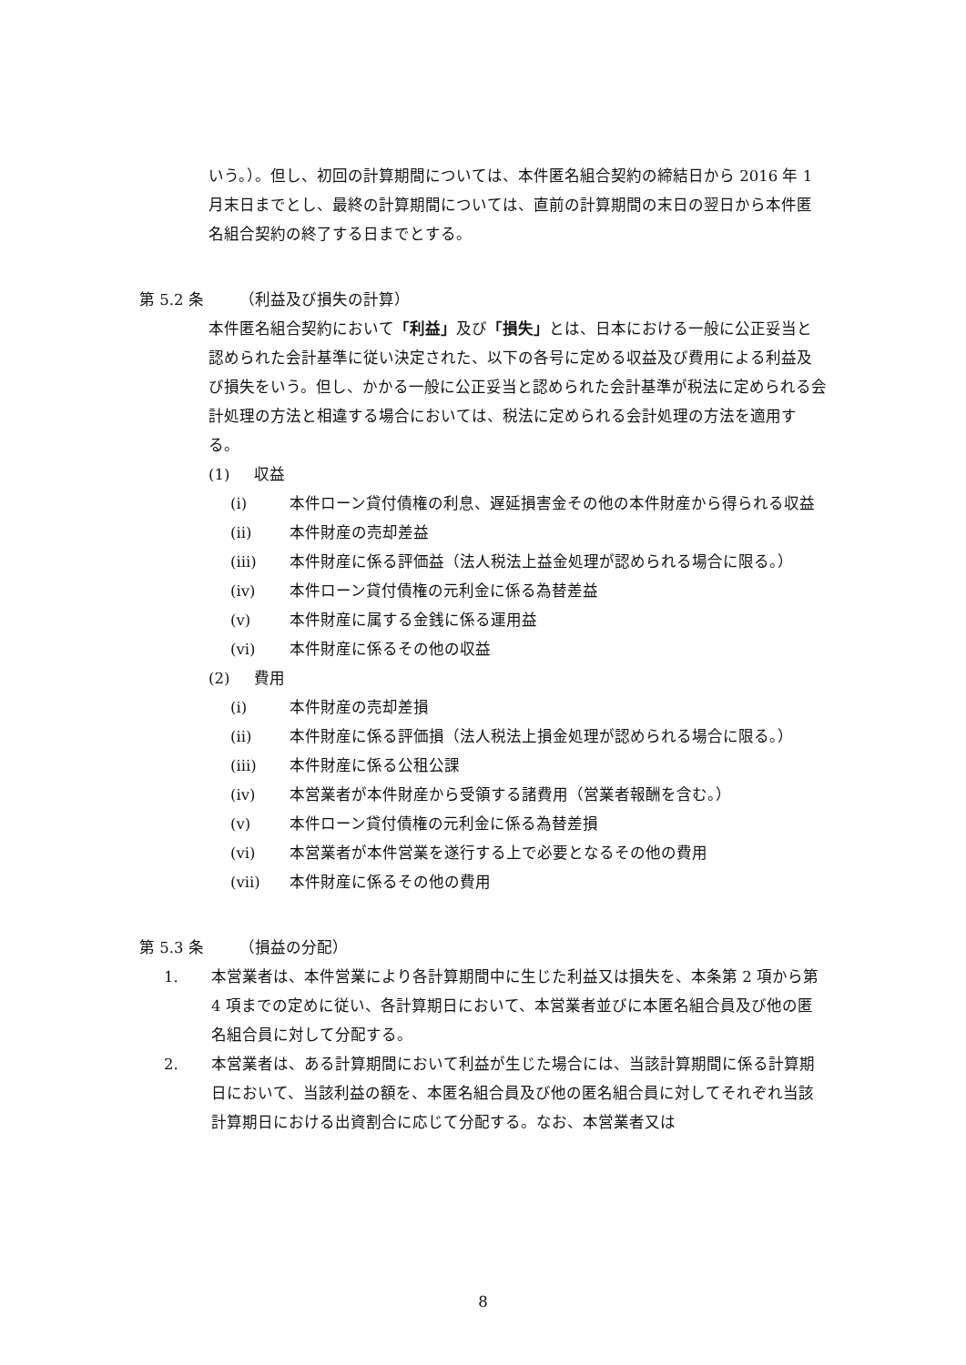いう。）。但し、初回の計算期間については、本件匿名組合契約の締結日から 2016 年 1 月末日までとし、最終の計算期間については、直前の計算期間の末日の翌日から本件匿名組合契約の終了する日までとする。
第 5.2 条 （利益及び損失の計算）
本件匿名組合契約において「利益」及び「損失」とは、日本における一般に公正妥当と認められた会計基準に従い決定された、以下の各号に定める収益及び費用による利益及び損失をいう。但し、かかる一般に公正妥当と認められた会計基準が税法に定められる会計処理の方法と相違する場合においては、税法に定められる会計処理の方法を適用する。
(1) 収益
(i) 本件ローン貸付債権の利息、遅延損害金その他の本件財産から得られる収益
(ii) 本件財産の売却差益
(iii) 本件財産に係る評価益（法人税法上益金処理が認められる場合に限る。）
(iv) 本件ローン貸付債権の元利金に係る為替差益
(v) 本件財産に属する金銭に係る運用益
(vi) 本件財産に係るその他の収益
(2) 費用
(i) 本件財産の売却差損
(ii) 本件財産に係る評価損（法人税法上損金処理が認められる場合に限る。）
(iii) 本件財産に係る公租公課
(iv) 本営業者が本件財産から受領する諸費用（営業者報酬を含む。）
(v) 本件ローン貸付債権の元利金に係る為替差損
(vi) 本営業者が本件営業を遂行する上で必要となるその他の費用
(vii) 本件財産に係るその他の費用
第 5.3 条 （損益の分配）
1. 本営業者は、本件営業により各計算期間中に生じた利益又は損失を、本条第 2 項から第 4 項までの定めに従い、各計算期日において、本営業者並びに本匿名組合員及び他の匿名組合員に対して分配する。
2. 本営業者は、ある計算期間において利益が生じた場合には、当該計算期間に係る計算期日において、当該利益の額を、本匿名組合員及び他の匿名組合員に対してそれぞれ当該計算期日における出資割合に応じて分配する。なお、本営業者又は
8